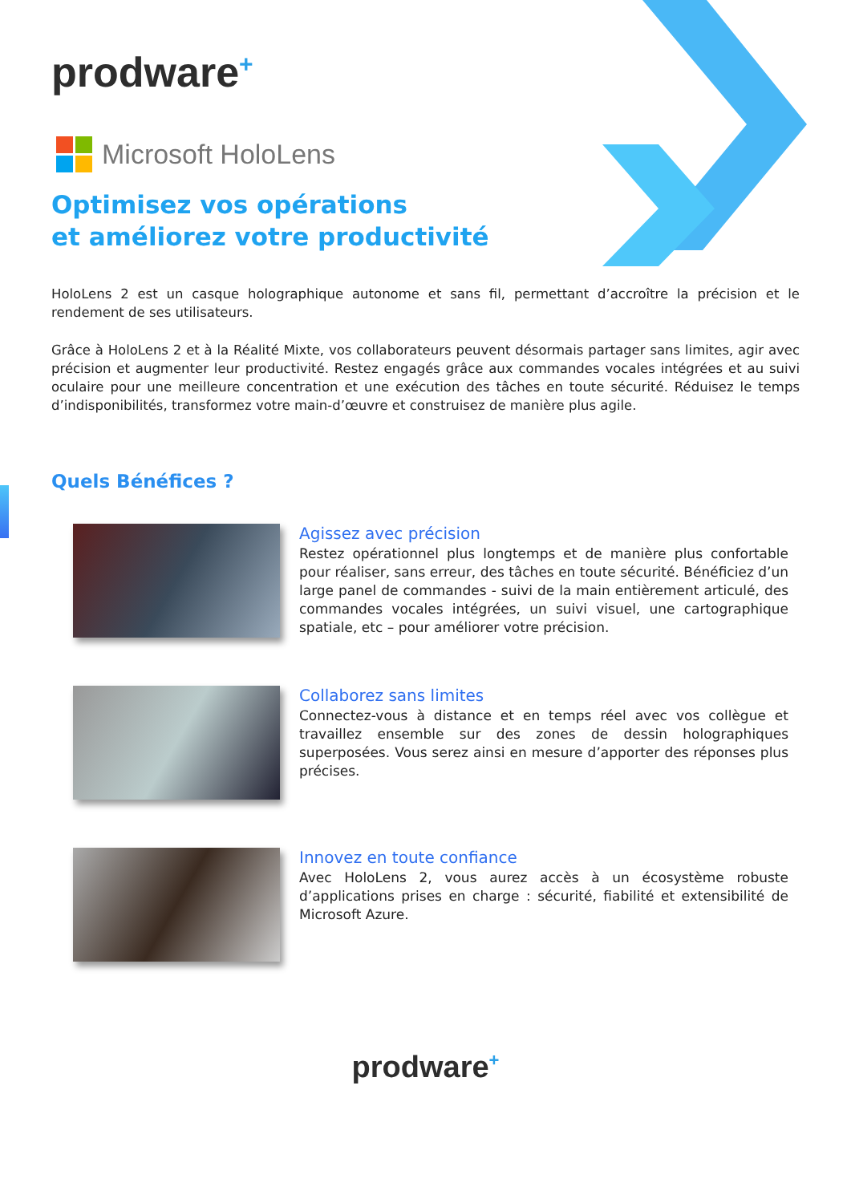prodware<sup>+</sup>
Microsoft HoloLens
Optimisez vos opérations
et améliorez votre productivité
HoloLens 2 est un casque holographique autonome et sans fil, permettant d’accroître la précision et le rendement de ses utilisateurs.
Grâce à HoloLens 2 et à la Réalité Mixte, vos collaborateurs peuvent désormais partager sans limites, agir avec précision et augmenter leur productivité. Restez engagés grâce aux commandes vocales intégrées et au suivi oculaire pour une meilleure concentration et une exécution des tâches en toute sécurité. Réduisez le temps d’indisponibilités, transformez votre main-d’œuvre et construisez de manière plus agile.
Quels Bénéfices ?
Agissez avec précision
Restez opérationnel plus longtemps et de manière plus confortable pour réaliser, sans erreur, des tâches en toute sécurité. Bénéficiez d’un large panel de commandes - suivi de la main entièrement articulé, des commandes vocales intégrées, un suivi visuel, une cartographique spatiale, etc – pour améliorer votre précision.
Collaborez sans limites
Connectez-vous à distance et en temps réel avec vos collègue et travaillez ensemble sur des zones de dessin holographiques superposées. Vous serez ainsi en mesure d’apporter des réponses plus précises.
Innovez en toute confiance
Avec HoloLens 2, vous aurez accès à un écosystème robuste d’applications prises en charge : sécurité, fiabilité et extensibilité de Microsoft Azure.
prodware<sup>+</sup>